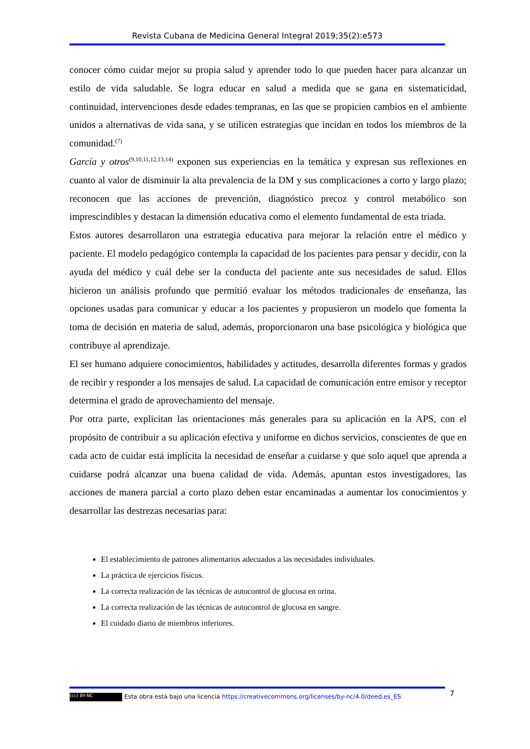Revista Cubana de Medicina General Integral 2019;35(2):e573
conocer cómo cuidar mejor su propia salud y aprender todo lo que pueden hacer para alcanzar un estilo de vida saludable. Se logra educar en salud a medida que se gana en sistematicidad, continuidad, intervenciones desde edades tempranas, en las que se propicien cambios en el ambiente unidos a alternativas de vida sana, y se utilicen estrategias que incidan en todos los miembros de la comunidad.<sup>(7)</sup>
García y otros<sup>(9,10,11,12,13,14)</sup> exponen sus experiencias en la temática y expresan sus reflexiones en cuanto al valor de disminuir la alta prevalencia de la DM y sus complicaciones a corto y largo plazo; reconocen que las acciones de prevención, diagnóstico precoz y control metabólico son imprescindibles y destacan la dimensión educativa como el elemento fundamental de esta triada.
Estos autores desarrollaron una estrategia educativa para mejorar la relación entre el médico y paciente. El modelo pedagógico contempla la capacidad de los pacientes para pensar y decidir, con la ayuda del médico y cuál debe ser la conducta del paciente ante sus necesidades de salud. Ellos hicieron un análisis profundo que permitió evaluar los métodos tradicionales de enseñanza, las opciones usadas para comunicar y educar a los pacientes y propusieron un modelo que fomenta la toma de decisión en materia de salud, además, proporcionaron una base psicológica y biológica que contribuye al aprendizaje.
El ser humano adquiere conocimientos, habilidades y actitudes, desarrolla diferentes formas y grados de recibir y responder a los mensajes de salud. La capacidad de comunicación entre emisor y receptor determina el grado de aprovechamiento del mensaje.
Por otra parte, explicitan las orientaciones más generales para su aplicación en la APS, con el propósito de contribuir a su aplicación efectiva y uniforme en dichos servicios, conscientes de que en cada acto de cuidar está implícita la necesidad de enseñar a cuidarse y que solo aquel que aprenda a cuidarse podrá alcanzar una buena calidad de vida. Además, apuntan estos investigadores, las acciones de manera parcial a corto plazo deben estar encaminadas a aumentar los conocimientos y desarrollar las destrezas necesarias para:
El establecimiento de patrones alimentarios adecuados a las necesidades individuales.
La práctica de ejercicios físicos.
La correcta realización de las técnicas de autocontrol de glucosa en orina.
La correcta realización de las técnicas de autocontrol de glucosa en sangre.
El cuidado diario de miembros inferiores.
(cc) BY-NC Esta obra está bajo una licencia https://creativecommons.org/licenses/by-nc/4.0/deed.es_ES 7